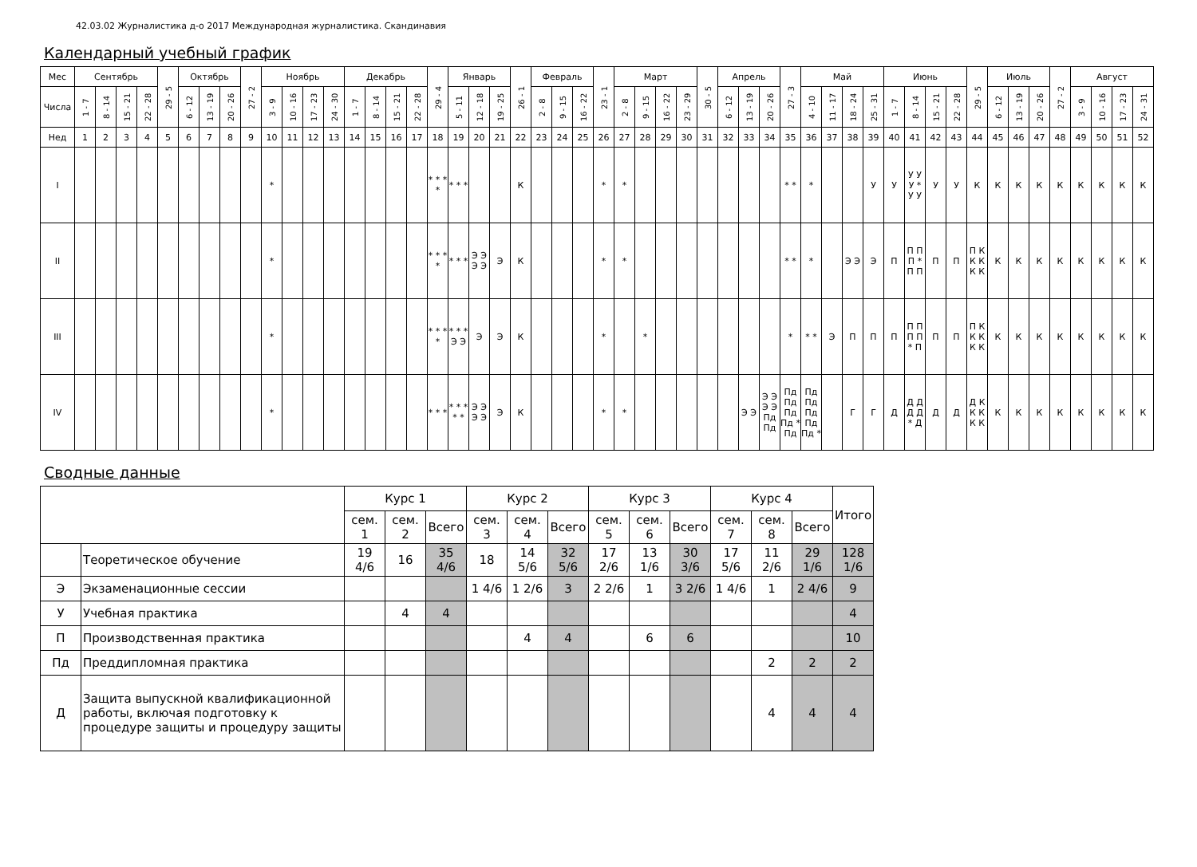42.03.02 Журналистика д-о 2017 Международная журналистика. Скандинавия
Календарный учебный график
| Мес | Сентябрь | | | | 29 - 5 | Октябрь | | | 27 - 2 | Ноябрь | | | | Декабрь | | | | 29 - 4 | Январь | | | 26 - 1 | Февраль | | | 23 - 1 | Март | | | | 30 - 5 | Апрель | | | 27 - 3 | Май | | | | Июнь | | | | 29 - 5 | Июль | | | 27 - 2 | Август | | | |
| Числа | 1 - 7 | 8 - 14 | 15 - 21 | 22 - 28 | | 6 - 12 | 13 - 19 | 20 - 26 | | 3 - 9 | 10 - 16 | 17 - 23 | 24 - 30 | 1 - 7 | 8 - 14 | 15 - 21 | 22 - 28 | | 5 - 11 | 12 - 18 | 19 - 25 | | 2 - 8 | 9 - 15 | 16 - 22 | | 2 - 8 | 9 - 15 | 16 - 22 | 23 - 29 | | 6 - 12 | 13 - 19 | 20 - 26 | | 4 - 10 | 11 - 17 | 18 - 24 | 25 - 31 | 1 - 7 | 8 - 14 | 15 - 21 | 22 - 28 | | 6 - 12 | 13 - 19 | 20 - 26 | | 3 - 9 | 10 - 16 | 17 - 23 | 24 - 31 |
| Нед | 1 | 2 | 3 | 4 | 5 | 6 | 7 | 8 | 9 | 10 | 11 | 12 | 13 | 14 | 15 | 16 | 17 | 18 | 19 | 20 | 21 | 22 | 23 | 24 | 25 | 26 | 27 | 28 | 29 | 30 | 31 | 32 | 33 | 34 | 35 | 36 | 37 | 38 | 39 | 40 | 41 | 42 | 43 | 44 | 45 | 46 | 47 | 48 | 49 | 50 | 51 | 52 |
| I | | | | | | | | | | * | | | | | | | | * * * * | * * * | | | К | | | | * | * | | | | | | | | * * | * | | | У | У | У У У * У У | У | У | К | К | К | К | К | К | К | К | К |
| II | | | | | | | | | | * | | | | | | | | * * * * | * * * | Э Э Э Э | Э | К | | | | * | * | | | | | | | | * * | * | | Э Э | Э | П | П П П * П П | П | П | П К К К К К | К | К | К | К | К | К | К | К |
| III | | | | | | | | | | * | | | | | | | | * * * * | * * * Э Э | Э | Э | К | | | | * | | * | | | | | | | * | * * | Э | П | П | П | П П П П * П | П | П | П К К К К К | К | К | К | К | К | К | К | К |
| IV | | | | | | | | | | * | | | | | | | | * * * | * * * * * | Э Э Э Э | Э | К | | | | * | * | | | | | | Э Э | Э Э Э Э Пд Пд | Пд Пд Пд Пд * Пд | Пд Пд Пд Пд Пд * | | Г | Г | Д | Д Д Д Д * Д | Д | Д | Д К К К К К | К | К | К | К | К | К | К | К |
Сводные данные
| | | Курс 1 | | | Курс 2 | | | Курс 3 | | | Курс 4 | | | Итого |
| | | сем. 1 | сем. 2 | Всего | сем. 3 | сем. 4 | Всего | сем. 5 | сем. 6 | Всего | сем. 7 | сем. 8 | Всего | |
| | Теоретическое обучение | 19 4/6 | 16 | 35 4/6 | 18 | 14 5/6 | 32 5/6 | 17 2/6 | 13 1/6 | 30 3/6 | 17 5/6 | 11 2/6 | 29 1/6 | 128 1/6 |
| Э | Экзаменационные сессии | | | | 1 4/6 | 1 2/6 | 3 | 2 2/6 | 1 | 3 2/6 | 1 4/6 | 1 | 2 4/6 | 9 |
| У | Учебная практика | | 4 | 4 | | | | | | | | | | 4 |
| П | Производственная практика | | | | | 4 | 4 | | 6 | 6 | | | | 10 |
| Пд | Преддипломная практика | | | | | | | | | | | 2 | 2 | 2 |
| Д | Защита выпускной квалификационной работы, включая подготовку к процедуре защиты и процедуру защиты | | | | | | | | | | | 4 | 4 | 4 |